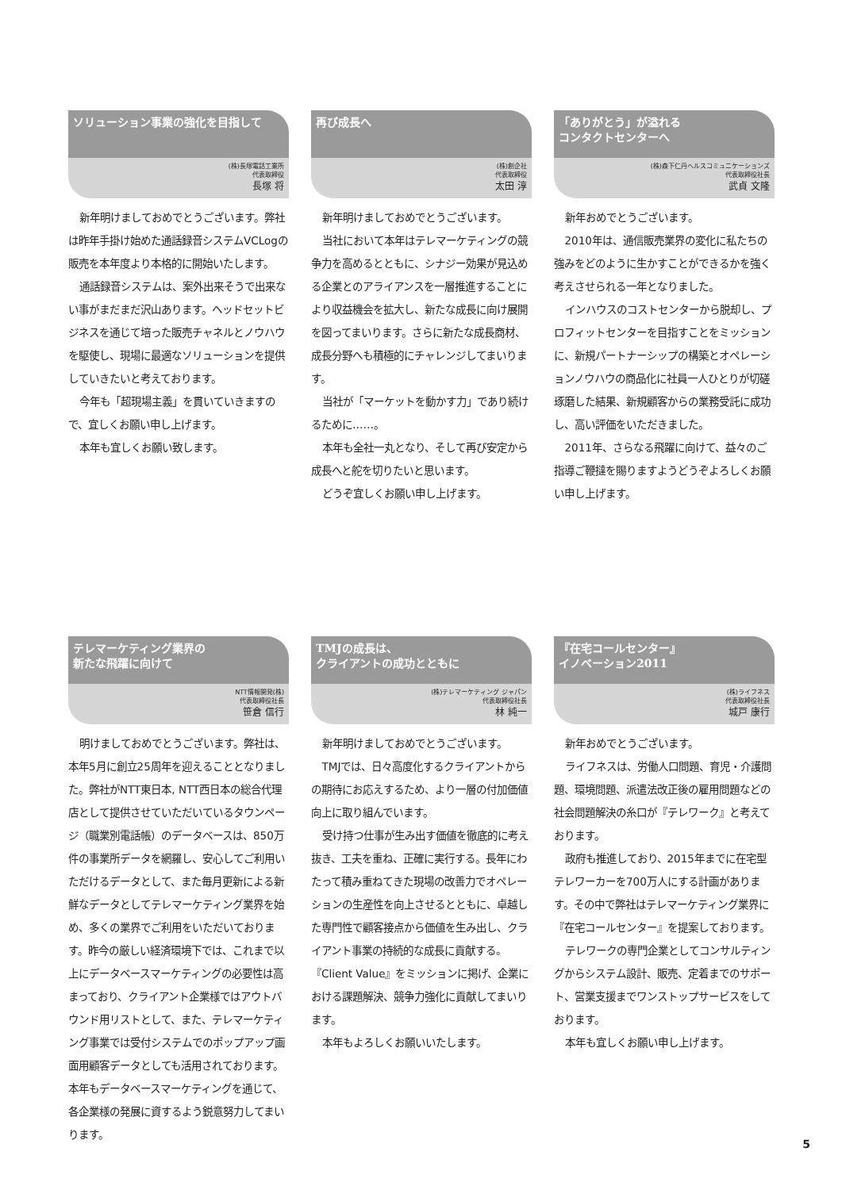ソリューション事業の強化を目指して
(株)長塚電話工業所
代表取締役
長塚 将
新年明けましておめでとうございます。弊社は昨年手掛け始めた通話録音システムVCLogの販売を本年度より本格的に開始いたします。
通話録音システムは、案外出来そうで出来ない事がまだまだ沢山あります。ヘッドセットビジネスを通じて培った販売チャネルとノウハウを駆使し、現場に最適なソリューションを提供していきたいと考えております。
今年も「超現場主義」を貫いていきますので、宜しくお願い申し上げます。
本年も宜しくお願い致します。
再び成長へ
(株)創企社
代表取締役
太田 淳
新年明けましておめでとうございます。
当社において本年はテレマーケティングの競争力を高めるとともに、シナジー効果が見込める企業とのアライアンスを一層推進することにより収益機会を拡大し、新たな成長に向け展開を図ってまいります。さらに新たな成長商材、成長分野へも積極的にチャレンジしてまいります。
当社が「マーケットを動かす力」であり続けるために……。
本年も全社一丸となり、そして再び安定から成長へと舵を切りたいと思います。
どうぞ宜しくお願い申し上げます。
「ありがとう」が溢れる
コンタクトセンターへ
(株)森下仁丹ヘルスコミュニケーションズ
代表取締役社長
武貞 文隆
新年おめでとうございます。
2010年は、通信販売業界の変化に私たちの強みをどのように生かすことができるかを強く考えさせられる一年となりました。
インハウスのコストセンターから脱却し、プロフィットセンターを目指すことをミッションに、新規パートナーシップの構築とオペレーションノウハウの商品化に社員一人ひとりが切磋琢磨した結果、新規顧客からの業務受託に成功し、高い評価をいただきました。
2011年、さらなる飛躍に向けて、益々のご指導ご鞭撻を賜りますようどうぞよろしくお願い申し上げます。
テレマーケティング業界の
新たな飛躍に向けて
NTT情報開発(株)
代表取締役社長
笹倉 信行
明けましておめでとうございます。弊社は、本年5月に創立25周年を迎えることとなりました。弊社がNTT東日本, NTT西日本の総合代理店として提供させていただいているタウンページ（職業別電話帳）のデータベースは、850万件の事業所データを網羅し、安心してご利用いただけるデータとして、また毎月更新による新鮮なデータとしてテレマーケティング業界を始め、多くの業界でご利用をいただいております。昨今の厳しい経済環境下では、これまで以上にデータベースマーケティングの必要性は高まっており、クライアント企業様ではアウトバウンド用リストとして、また、テレマーケティング事業では受付システムでのポップアップ画面用顧客データとしても活用されております。本年もデータベースマーケティングを通じて、各企業様の発展に資するよう鋭意努力してまいります。
TMJの成長は、
クライアントの成功とともに
(株)テレマーケティング ジャパン
代表取締役社長
林 純一
新年明けましておめでとうございます。
TMJでは、日々高度化するクライアントからの期待にお応えするため、より一層の付加価値向上に取り組んでいます。
受け持つ仕事が生み出す価値を徹底的に考え抜き、工夫を重ね、正確に実行する。長年にわたって積み重ねてきた現場の改善力でオペレーションの生産性を向上させるとともに、卓越した専門性で顧客接点から価値を生み出し、クライアント事業の持続的な成長に貢献する。『Client Value』をミッションに掲げ、企業における課題解決、競争力強化に貢献してまいります。
本年もよろしくお願いいたします。
『在宅コールセンター』
イノベーション2011
(株)ライフネス
代表取締役社長
城戸 康行
新年おめでとうございます。
ライフネスは、労働人口問題、育児・介護問題、環境問題、派遣法改正後の雇用問題などの社会問題解決の糸口が『テレワーク』と考えております。
政府も推進しており、2015年までに在宅型テレワーカーを700万人にする計画があります。その中で弊社はテレマーケティング業界に『在宅コールセンター』を提案しております。
テレワークの専門企業としてコンサルティングからシステム設計、販売、定着までのサポート、営業支援までワンストップサービスをしております。
本年も宜しくお願い申し上げます。
5